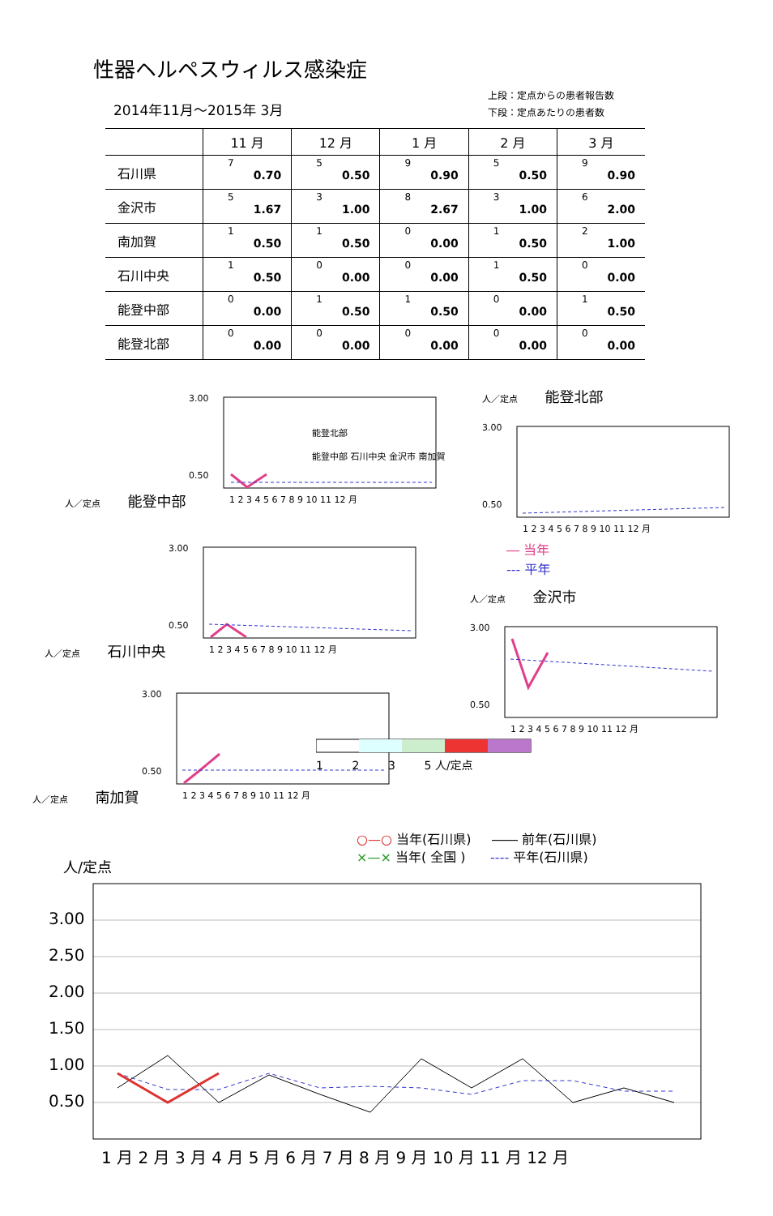性器ヘルペスウィルス感染症
2014年11月～2015年 3月
上段：定点からの患者報告数
下段：定点あたりの患者数
| | 11 月 | 12 月 | 1 月 | 2 月 | 3 月 |
| --- | --- | --- | --- | --- | --- |
| 石川県 | 7 0.70 | 5 0.50 | 9 0.90 | 5 0.50 | 9 0.90 |
| 金沢市 | 5 1.67 | 3 1.00 | 8 2.67 | 3 1.00 | 6 2.00 |
| 南加賀 | 1 0.50 | 1 0.50 | 0 0.00 | 1 0.50 | 2 1.00 |
| 石川中央 | 1 0.50 | 0 0.00 | 0 0.00 | 1 0.50 | 0 0.00 |
| 能登中部 | 0 0.00 | 1 0.50 | 1 0.50 | 0 0.00 | 1 0.50 |
| 能登北部 | 0 0.00 | 0 0.00 | 0 0.00 | 0 0.00 | 0 0.00 |
人／定点 能登中部
3.00
0.50
1 2 3 4 5 6 7 8 9 10 11 12 月
人／定点 能登北部
3.00
0.50
1 2 3 4 5 6 7 8 9 10 11 12 月
人／定点 石川中央
3.00
0.50
1 2 3 4 5 6 7 8 9 10 11 12 月
人／定点 金沢市
3.00
0.50
1 2 3 4 5 6 7 8 9 10 11 12 月
人／定点 南加賀
3.00
0.50
1 2 3 4 5 6 7 8 9 10 11 12 月
能登北部
能登中部 石川中央 金沢市 南加賀
― 当年
--- 平年
1 2 3 5 人/定点
○—○ 当年(石川県) ―― 前年(石川県)
×—× 当年( 全国 ) ---- 平年(石川県)
人/定点
3.00
2.50
2.00
1.50
1.00
0.50
1 月 2 月 3 月 4 月 5 月 6 月 7 月 8 月 9 月 10 月 11 月 12 月